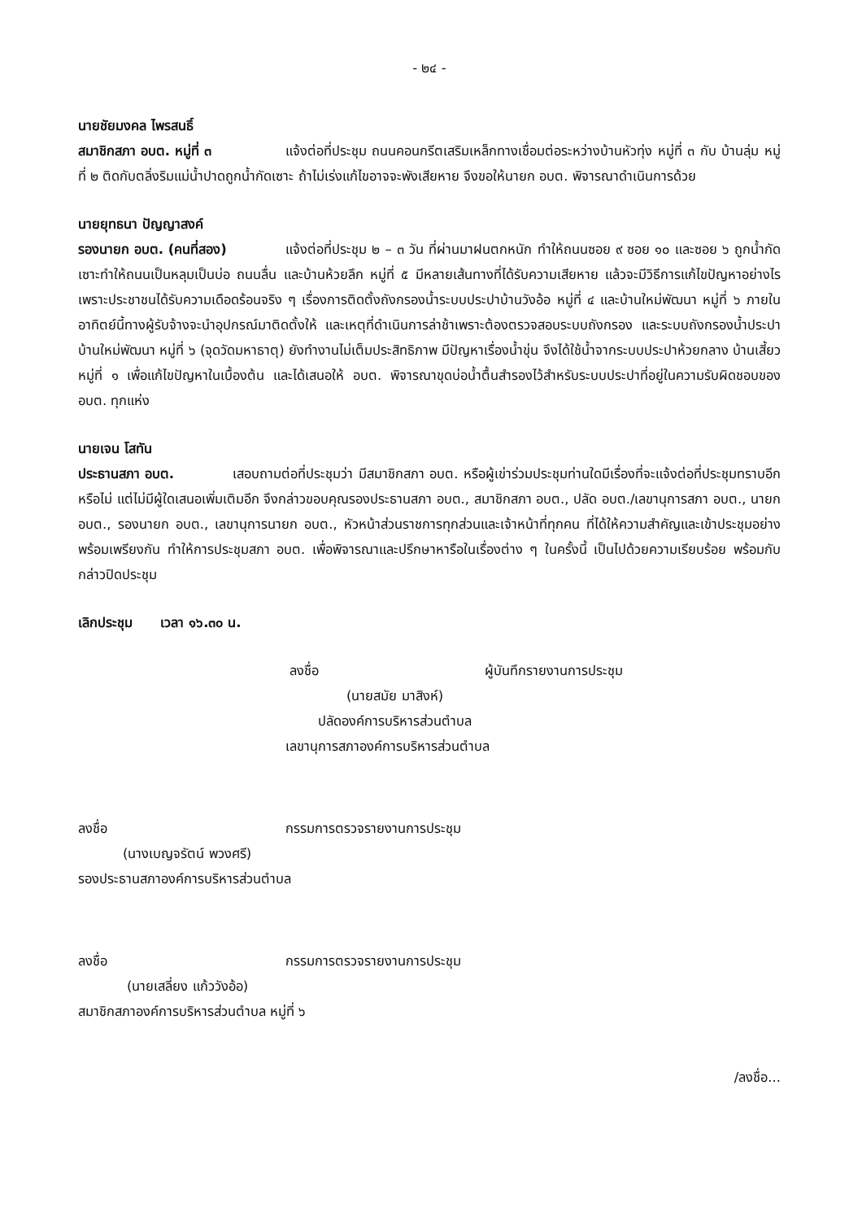- ๒๔ -
นายชัยมงคล ไพรสนธิ์
สมาชิกสภา อบต. หมู่ที่ ๓ แจ้งต่อที่ประชุม ถนนคอนกรีตเสริมเหล็กทางเชื่อมต่อระหว่างบ้านหัวทุ่ง หมู่ที่ ๓ กับ บ้านลุ่ม หมู่ที่ ๒ ติดกับตลิ่งริมแม่น้ำปาดถูกน้ำกัดเซาะ ถ้าไม่เร่งแก้ไขอาจจะพังเสียหาย จึงขอให้นายก อบต. พิจารณาดำเนินการด้วย
นายยุทธนา ปัญญาสงค์
รองนายก อบต. (คนที่สอง) แจ้งต่อที่ประชุม ๒ – ๓ วัน ที่ผ่านมาฝนตกหนัก ทำให้ถนนซอย ๙ ซอย ๑๐ และซอย ๖ ถูกน้ำกัดเซาะทำให้ถนนเป็นหลุมเป็นบ่อ ถนนลื่น และบ้านห้วยลึก หมู่ที่ ๕ มีหลายเส้นทางที่ได้รับความเสียหาย แล้วจะมีวิธีการแก้ไขปัญหาอย่างไร เพราะประชาชนได้รับความเดือดร้อนจริง ๆ เรื่องการติดตั้งถังกรองน้ำระบบประปาบ้านวังอ้อ หมู่ที่ ๔ และบ้านใหม่พัฒนา หมู่ที่ ๖ ภายในอาทิตย์นี้ทางผู้รับจ้างจะนำอุปกรณ์มาติดตั้งให้ และเหตุที่ดำเนินการล่าช้าเพราะต้องตรวจสอบระบบถังกรอง และระบบถังกรองน้ำประปาบ้านใหม่พัฒนา หมู่ที่ ๖ (จุดวัดมหาธาตุ) ยังทำงานไม่เต็มประสิทธิภาพ มีปัญหาเรื่องน้ำขุ่น จึงได้ใช้น้ำจากระบบประปาห้วยกลาง บ้านเสี้ยว หมู่ที่ ๑ เพื่อแก้ไขปัญหาในเบื้องต้น และได้เสนอให้ อบต. พิจารณาขุดบ่อน้ำตื้นสำรองไว้สำหรับระบบประปาที่อยู่ในความรับผิดชอบของ อบต. ทุกแห่ง
นายเจน โสทัน
ประธานสภา อบต. เสอบถามต่อที่ประชุมว่า มีสมาชิกสภา อบต. หรือผู้เข่าร่วมประชุมท่านใดมีเรื่องที่จะแจ้งต่อที่ประชุมทราบอีกหรือไม่ แต่ไม่มีผู้ใดเสนอเพิ่มเติมอีก จึงกล่าวขอบคุณรองประธานสภา อบต., สมาชิกสภา อบต., ปลัด อบต./เลขานุการสภา อบต., นายก อบต., รองนายก อบต., เลขานุการนายก อบต., หัวหน้าส่วนราชการทุกส่วนและเจ้าหน้าที่ทุกคน ที่ได้ให้ความสำคัญและเข้าประชุมอย่างพร้อมเพรียงกัน ทำให้การประชุมสภา อบต. เพื่อพิจารณาและปรึกษาหารือในเรื่องต่าง ๆ ในครั้งนี้ เป็นไปด้วยความเรียบร้อย พร้อมกับกล่าวปิดประชุม
เลิกประชุม เวลา ๑๖.๓๐ น.
ลงชื่อ ผู้บันทึกรายงานการประชุม
(นายสมัย มาสิงห์)
ปลัดองค์การบริหารส่วนตำบล
เลขานุการสภาองค์การบริหารส่วนตำบล
ลงชื่อ กรรมการตรวจรายงานการประชุม
(นางเบญจรัตน์ พวงศรี)
รองประธานสภาองค์การบริหารส่วนตำบล
ลงชื่อ กรรมการตรวจรายงานการประชุม
(นายเสลี่ยง แก้ววังอ้อ)
สมาชิกสภาองค์การบริหารส่วนตำบล หมู่ที่ ๖
/ลงชื่อ...